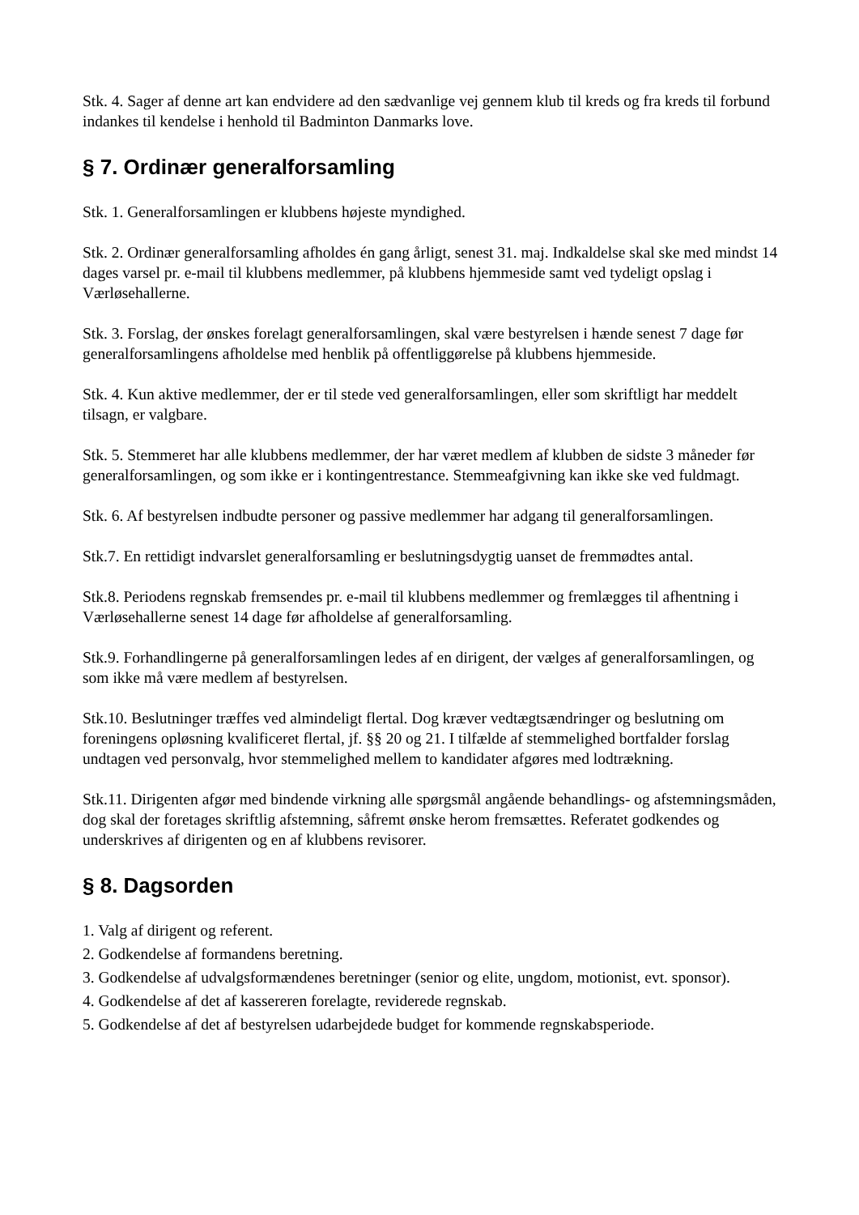Stk. 4. Sager af denne art kan endvidere ad den sædvanlige vej gennem klub til kreds og fra kreds til forbund indankes til kendelse i henhold til Badminton Danmarks love.
§ 7. Ordinær generalforsamling
Stk. 1. Generalforsamlingen er klubbens højeste myndighed.
Stk. 2. Ordinær generalforsamling afholdes én gang årligt, senest 31. maj. Indkaldelse skal ske med mindst 14 dages varsel pr. e-mail til klubbens medlemmer, på klubbens hjemmeside samt ved tydeligt opslag i Værløsehallerne.
Stk. 3. Forslag, der ønskes forelagt generalforsamlingen, skal være bestyrelsen i hænde senest 7 dage før generalforsamlingens afholdelse med henblik på offentliggørelse på klubbens hjemmeside.
Stk. 4. Kun aktive medlemmer, der er til stede ved generalforsamlingen, eller som skriftligt har meddelt tilsagn, er valgbare.
Stk. 5. Stemmeret har alle klubbens medlemmer, der har været medlem af klubben de sidste 3 måneder før generalforsamlingen, og som ikke er i kontingentrestance. Stemmeafgivning kan ikke ske ved fuldmagt.
Stk. 6. Af bestyrelsen indbudte personer og passive medlemmer har adgang til generalforsamlingen.
Stk.7. En rettidigt indvarslet generalforsamling er beslutningsdygtig uanset de fremmødtes antal.
Stk.8. Periodens regnskab fremsendes pr. e-mail til klubbens medlemmer og fremlægges til afhentning i Værløsehallerne senest 14 dage før afholdelse af generalforsamling.
Stk.9. Forhandlingerne på generalforsamlingen ledes af en dirigent, der vælges af generalforsamlingen, og som ikke må være medlem af bestyrelsen.
Stk.10. Beslutninger træffes ved almindeligt flertal. Dog kræver vedtægtsændringer og beslutning om foreningens opløsning kvalificeret flertal, jf. §§ 20 og 21. I tilfælde af stemmelighed bortfalder forslag undtagen ved personvalg, hvor stemmelighed mellem to kandidater afgøres med lodtrækning.
Stk.11. Dirigenten afgør med bindende virkning alle spørgsmål angående behandlings- og afstemningsmåden, dog skal der foretages skriftlig afstemning, såfremt ønske herom fremsættes. Referatet godkendes og underskrives af dirigenten og en af klubbens revisorer.
§ 8. Dagsorden
1. Valg af dirigent og referent.
2. Godkendelse af formandens beretning.
3. Godkendelse af udvalgsformændenes beretninger (senior og elite, ungdom, motionist, evt. sponsor).
4. Godkendelse af det af kassereren forelagte, reviderede regnskab.
5. Godkendelse af det af bestyrelsen udarbejdede budget for kommende regnskabsperiode.